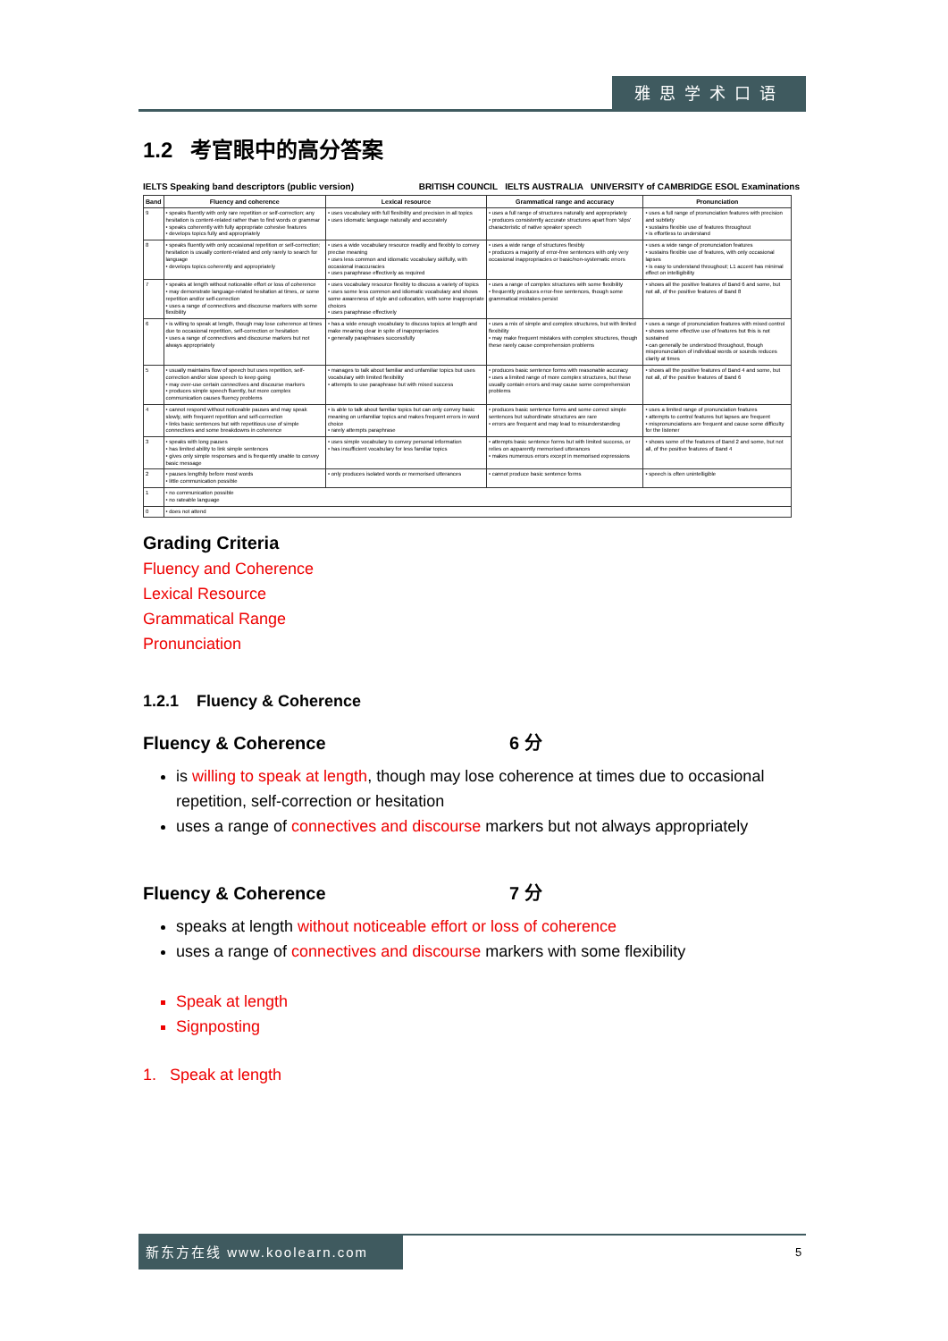雅思学术口语
1.2 考官眼中的高分答案
IELTS Speaking band descriptors (public version) BRITISH COUNCIL IELTS AUSTRALIA UNIVERSITY of CAMBRIDGE ESOL Examinations
| Band | Fluency and coherence | Lexical resource | Grammatical range and accuracy | Pronunciation |
| --- | --- | --- | --- | --- |
| 9 | • speaks fluently with only rare repetition or self-correction; any hesitation is content-related rather than to find words or grammar • speaks coherently with fully appropriate cohesive features • develops topics fully and appropriately | • uses vocabulary with full flexibility and precision in all topics • uses idiomatic language naturally and accurately | • uses a full range of structures naturally and appropriately • produces consistently accurate structures apart from 'slips' characteristic of native speaker speech | • uses a full range of pronunciation features with precision and subtlety • sustains flexible use of features throughout • is effortless to understand |
| 8 | • speaks fluently with only occasional repetition or self-correction; hesitation is usually content-related and only rarely to search for language • develops topics coherently and appropriately | • uses a wide vocabulary resource readily and flexibly to convey precise meaning • uses less common and idiomatic vocabulary skilfully, with occasional inaccuracies • uses paraphrase effectively as required | • uses a wide range of structures flexibly • produces a majority of error-free sentences with only very occasional inappropriacies or basic/non-systematic errors | • uses a wide range of pronunciation features • sustains flexible use of features, with only occasional lapses • is easy to understand throughout; L1 accent has minimal effect on intelligibility |
| 7 | • speaks at length without noticeable effort or loss of coherence • may demonstrate language-related hesitation at times, or some repetition and/or self-correction • uses a range of connectives and discourse markers with some flexibility | • uses vocabulary resource flexibly to discuss a variety of topics • uses some less common and idiomatic vocabulary and shows some awareness of style and collocation, with some inappropriate choices • uses paraphrase effectively | • uses a range of complex structures with some flexibility • frequently produces error-free sentences, though some grammatical mistakes persist | • shows all the positive features of Band 6 and some, but not all, of the positive features of Band 8 |
| 6 | • is willing to speak at length, though may lose coherence at times due to occasional repetition, self-correction or hesitation • uses a range of connectives and discourse markers but not always appropriately | • has a wide enough vocabulary to discuss topics at length and make meaning clear in spite of inappropriacies • generally paraphrases successfully | • uses a mix of simple and complex structures, but with limited flexibility • may make frequent mistakes with complex structures, though these rarely cause comprehension problems | • uses a range of pronunciation features with mixed control • shows some effective use of features but this is not sustained • can generally be understood throughout, though mispronunciation of individual words or sounds reduces clarity at times |
| 5 | • usually maintains flow of speech but uses repetition, self-correction and/or slow speech to keep going • may over-use certain connectives and discourse markers • produces simple speech fluently, but more complex communication causes fluency problems | • manages to talk about familiar and unfamiliar topics but uses vocabulary with limited flexibility • attempts to use paraphrase but with mixed success | • produces basic sentence forms with reasonable accuracy • uses a limited range of more complex structures, but these usually contain errors and may cause some comprehension problems | • shows all the positive features of Band 4 and some, but not all, of the positive features of Band 6 |
| 4 | • cannot respond without noticeable pauses and may speak slowly, with frequent repetition and self-correction • links basic sentences but with repetitious use of simple connectives and some breakdowns in coherence | • is able to talk about familiar topics but can only convey basic meaning on unfamiliar topics and makes frequent errors in word choice • rarely attempts paraphrase | • produces basic sentence forms and some correct simple sentences but subordinate structures are rare • errors are frequent and may lead to misunderstanding | • uses a limited range of pronunciation features • attempts to control features but lapses are frequent • mispronunciations are frequent and cause some difficulty for the listener |
| 3 | • speaks with long pauses • has limited ability to link simple sentences • gives only simple responses and is frequently unable to convey basic message | • uses simple vocabulary to convey personal information • has insufficient vocabulary for less familiar topics | • attempts basic sentence forms but with limited success, or relies on apparently memorised utterances • makes numerous errors except in memorised expressions | • shows some of the features of Band 2 and some, but not all, of the positive features of Band 4 |
| 2 | • pauses lengthily before most words • little communication possible | • only produces isolated words or memorised utterances | • cannot produce basic sentence forms | • speech is often unintelligible |
| 1 | • no communication possible • no rateable language | | | |
| 0 | • does not attend | | | |
Grading Criteria
Fluency and Coherence
Lexical Resource
Grammatical Range
Pronunciation
1.2.1 Fluency & Coherence
Fluency & Coherence 6 分
is willing to speak at length, though may lose coherence at times due to occasional repetition, self-correction or hesitation
uses a range of connectives and discourse markers but not always appropriately
Fluency & Coherence 7 分
speaks at length without noticeable effort or loss of coherence
uses a range of connectives and discourse markers with some flexibility
Speak at length
Signposting
1. Speak at length
新东方在线 www.koolearn.com
5